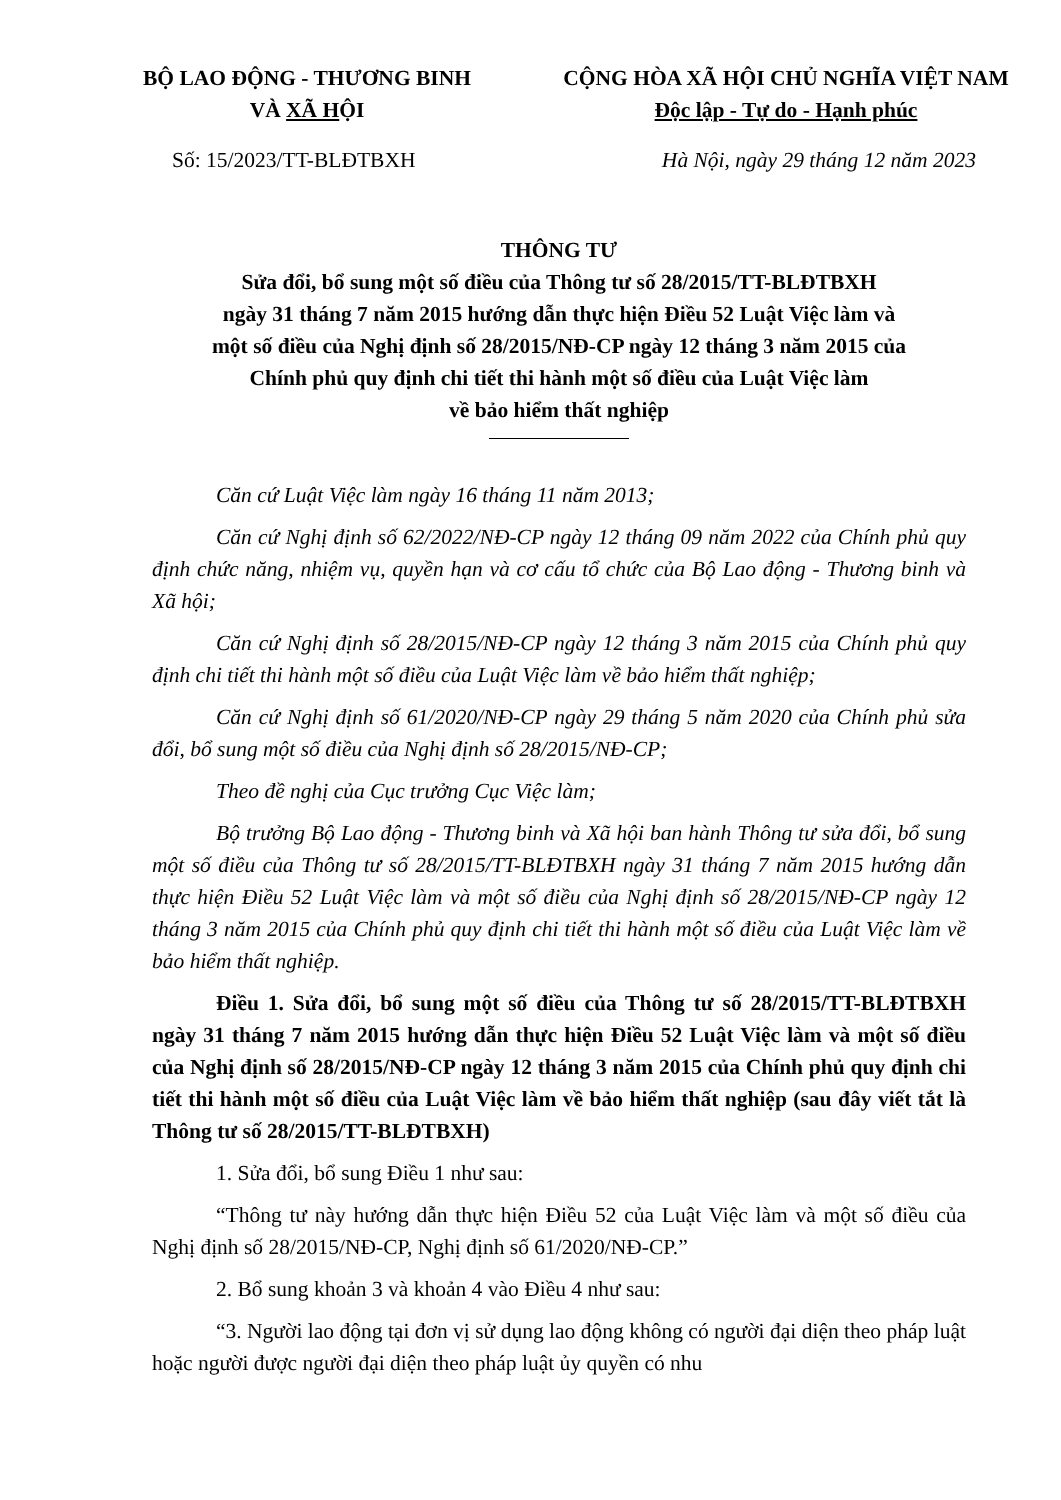BỘ LAO ĐỘNG - THƯƠNG BINH
VÀ XÃ HỘI
CỘNG HÒA XÃ HỘI CHỦ NGHĨA VIỆT NAM
Độc lập - Tự do - Hạnh phúc
Số: 15/2023/TT-BLĐTBXH Hà Nội, ngày 29 tháng 12 năm 2023
THÔNG TƯ
Sửa đổi, bổ sung một số điều của Thông tư số 28/2015/TT-BLĐTBXH
ngày 31 tháng 7 năm 2015 hướng dẫn thực hiện Điều 52 Luật Việc làm và
một số điều của Nghị định số 28/2015/NĐ-CP ngày 12 tháng 3 năm 2015 của
Chính phủ quy định chi tiết thi hành một số điều của Luật Việc làm
về bảo hiểm thất nghiệp
Căn cứ Luật Việc làm ngày 16 tháng 11 năm 2013;
Căn cứ Nghị định số 62/2022/NĐ-CP ngày 12 tháng 09 năm 2022 của Chính phủ quy định chức năng, nhiệm vụ, quyền hạn và cơ cấu tổ chức của Bộ Lao động - Thương binh và Xã hội;
Căn cứ Nghị định số 28/2015/NĐ-CP ngày 12 tháng 3 năm 2015 của Chính phủ quy định chi tiết thi hành một số điều của Luật Việc làm về bảo hiểm thất nghiệp;
Căn cứ Nghị định số 61/2020/NĐ-CP ngày 29 tháng 5 năm 2020 của Chính phủ sửa đổi, bổ sung một số điều của Nghị định số 28/2015/NĐ-CP;
Theo đề nghị của Cục trưởng Cục Việc làm;
Bộ trưởng Bộ Lao động - Thương binh và Xã hội ban hành Thông tư sửa đổi, bổ sung một số điều của Thông tư số 28/2015/TT-BLĐTBXH ngày 31 tháng 7 năm 2015 hướng dẫn thực hiện Điều 52 Luật Việc làm và một số điều của Nghị định số 28/2015/NĐ-CP ngày 12 tháng 3 năm 2015 của Chính phủ quy định chi tiết thi hành một số điều của Luật Việc làm về bảo hiểm thất nghiệp.
Điều 1. Sửa đổi, bổ sung một số điều của Thông tư số 28/2015/TT-BLĐTBXH ngày 31 tháng 7 năm 2015 hướng dẫn thực hiện Điều 52 Luật Việc làm và một số điều của Nghị định số 28/2015/NĐ-CP ngày 12 tháng 3 năm 2015 của Chính phủ quy định chi tiết thi hành một số điều của Luật Việc làm về bảo hiểm thất nghiệp (sau đây viết tắt là Thông tư số 28/2015/TT-BLĐTBXH)
1. Sửa đổi, bổ sung Điều 1 như sau:
“Thông tư này hướng dẫn thực hiện Điều 52 của Luật Việc làm và một số điều của Nghị định số 28/2015/NĐ-CP, Nghị định số 61/2020/NĐ-CP.”
2. Bổ sung khoản 3 và khoản 4 vào Điều 4 như sau:
“3. Người lao động tại đơn vị sử dụng lao động không có người đại diện theo pháp luật hoặc người được người đại diện theo pháp luật ủy quyền có nhu